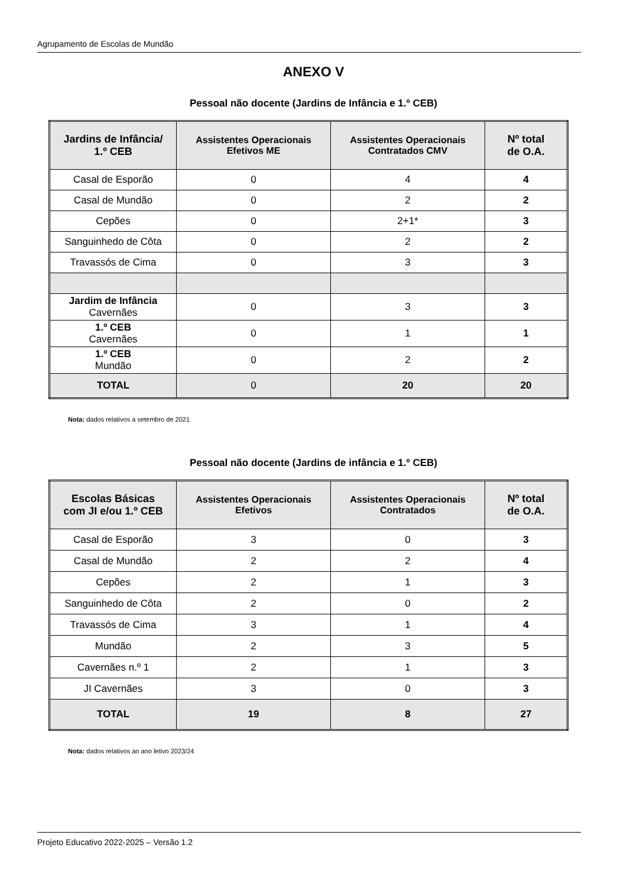Agrupamento de Escolas de Mundão
ANEXO V
Pessoal não docente (Jardins de Infância e 1.º CEB)
| Jardins de Infância/ 1.º CEB | Assistentes Operacionais Efetivos ME | Assistentes Operacionais Contratados CMV | Nº total de O.A. |
| --- | --- | --- | --- |
| Casal de Esporão | 0 | 4 | 4 |
| Casal de Mundão | 0 | 2 | 2 |
| Cepões | 0 | 2+1* | 3 |
| Sanguinhedo de Côta | 0 | 2 | 2 |
| Travassós de Cima | 0 | 3 | 3 |
| Jardim de Infância Cavernães | 0 | 3 | 3 |
| 1.º CEB Cavernães | 0 | 1 | 1 |
| 1.º CEB Mundão | 0 | 2 | 2 |
| TOTAL | 0 | 20 | 20 |
Nota: dados relativos a setembro de 2021
Pessoal não docente (Jardins de infância e 1.º CEB)
| Escolas Básicas com JI e/ou 1.º CEB | Assistentes Operacionais Efetivos | Assistentes Operacionais Contratados | Nº total de O.A. |
| --- | --- | --- | --- |
| Casal de Esporão | 3 | 0 | 3 |
| Casal de Mundão | 2 | 2 | 4 |
| Cepões | 2 | 1 | 3 |
| Sanguinhedo de Côta | 2 | 0 | 2 |
| Travassós de Cima | 3 | 1 | 4 |
| Mundão | 2 | 3 | 5 |
| Cavernães n.º 1 | 2 | 1 | 3 |
| JI Cavernães | 3 | 0 | 3 |
| TOTAL | 19 | 8 | 27 |
Nota: dados relativos ao ano letivo 2023/24
Projeto Educativo 2022-2025 – Versão 1.2